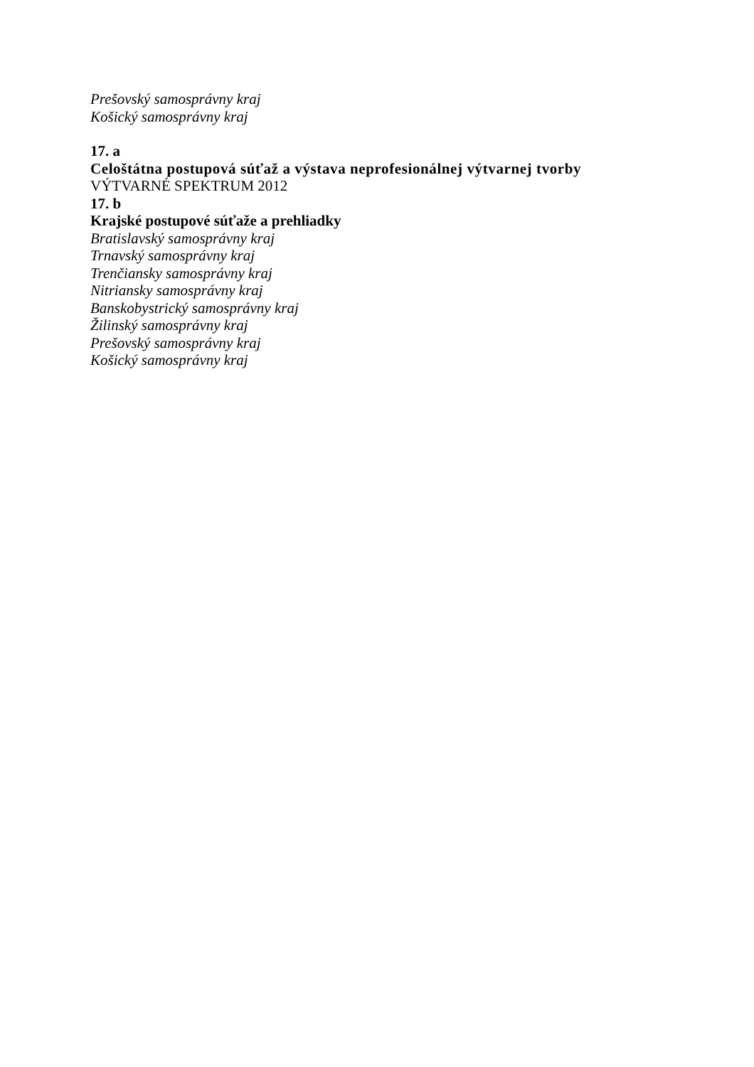Prešovský samosprávny kraj
Košický samosprávny kraj
17. a
Celoštátna postupová súťaž a výstava neprofesionálnej výtvarnej tvorby
VÝTVARNÉ SPEKTRUM 2012
17. b
Krajské postupové súťaže a prehliadky
Bratislavský samosprávny kraj
Trnavský samosprávny kraj
Trenčiansky samosprávny kraj
Nitriansky samosprávny kraj
Banskobystrický samosprávny kraj
Žilinský samosprávny kraj
Prešovský samosprávny kraj
Košický samosprávny kraj